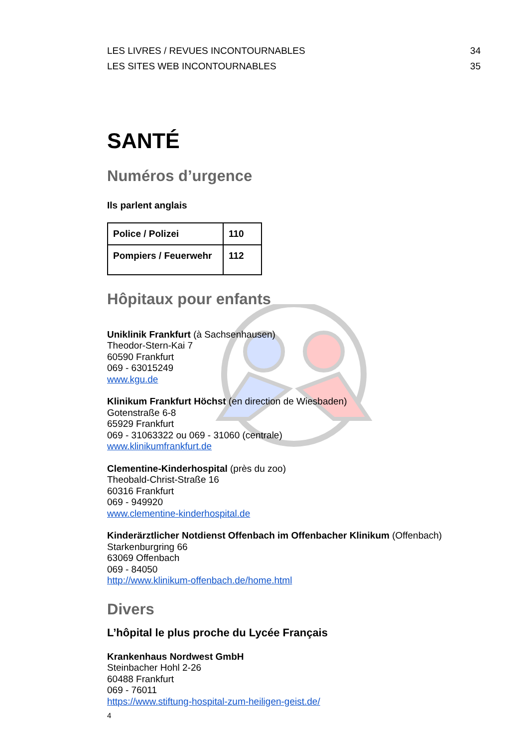LES LIVRES / REVUES INCONTOURNABLES 34
LES SITES WEB INCONTOURNABLES 35
SANTÉ
Numéros d’urgence
Ils parlent anglais
| Police / Polizei | 110 |
| Pompiers / Feuerwehr | 112 |
Hôpitaux pour enfants
Uniklinik Frankfurt (à Sachsenhausen)
Theodor-Stern-Kai 7
60590 Frankfurt
069 - 63015249
www.kgu.de
Klinikum Frankfurt Höchst (en direction de Wiesbaden)
Gotenstraße 6-8
65929 Frankfurt
069 - 31063322 ou 069 - 31060 (centrale)
www.klinikumfrankfurt.de
Clementine-Kinderhospital (près du zoo)
Theobald-Christ-Straße 16
60316 Frankfurt
069 - 949920
www.clementine-kinderhospital.de
Kinderärztlicher Notdienst Offenbach im Offenbacher Klinikum (Offenbach)
Starkenburgring 66
63069 Offenbach
069 - 84050
http://www.klinikum-offenbach.de/home.html
Divers
L’hôpital le plus proche du Lycée Français
Krankenhaus Nordwest GmbH
Steinbacher Hohl 2-26
60488 Frankfurt
069 - 76011
https://www.stiftung-hospital-zum-heiligen-geist.de/
4